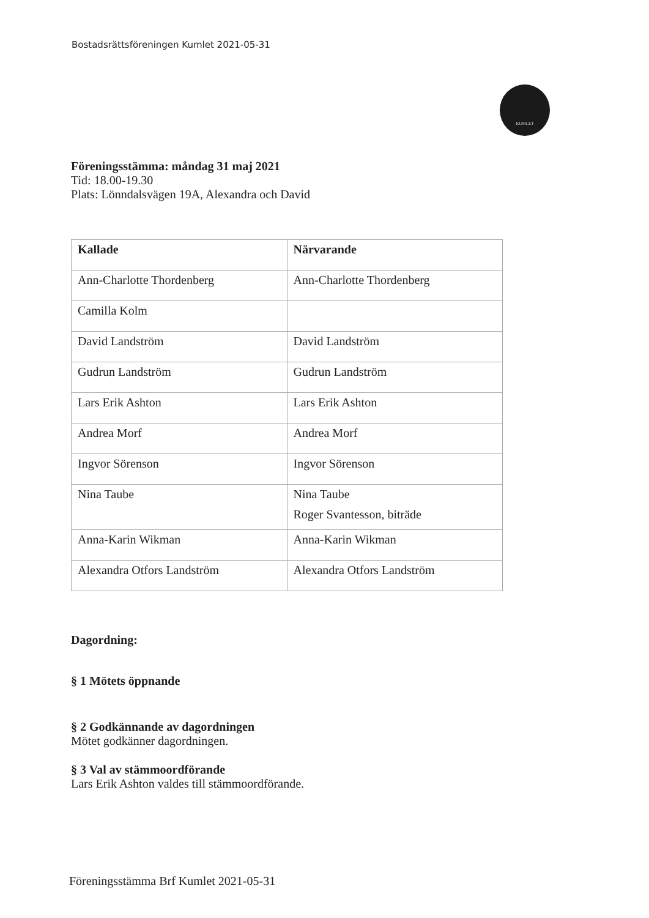Bostadsrättsföreningen Kumlet 2021-05-31
KUMLET
Föreningsstämma: måndag 31 maj 2021
Tid: 18.00-19.30
Plats: Lönndalsvägen 19A, Alexandra och David
| Kallade | Närvarande |
| --- | --- |
| Ann-Charlotte Thordenberg | Ann-Charlotte Thordenberg |
| Camilla Kolm | |
| David Landström | David Landström |
| Gudrun Landström | Gudrun Landström |
| Lars Erik Ashton | Lars Erik Ashton |
| Andrea Morf | Andrea Morf |
| Ingvor Sörenson | Ingvor Sörenson |
| Nina Taube | Nina Taube Roger Svantesson, biträde |
| Anna-Karin Wikman | Anna-Karin Wikman |
| Alexandra Otfors Landström | Alexandra Otfors Landström |
Dagordning:
§ 1 Mötets öppnande
§ 2 Godkännande av dagordningen
Mötet godkänner dagordningen.
§ 3 Val av stämmoordförande
Lars Erik Ashton valdes till stämmoordförande.
Föreningsstämma Brf Kumlet 2021-05-31